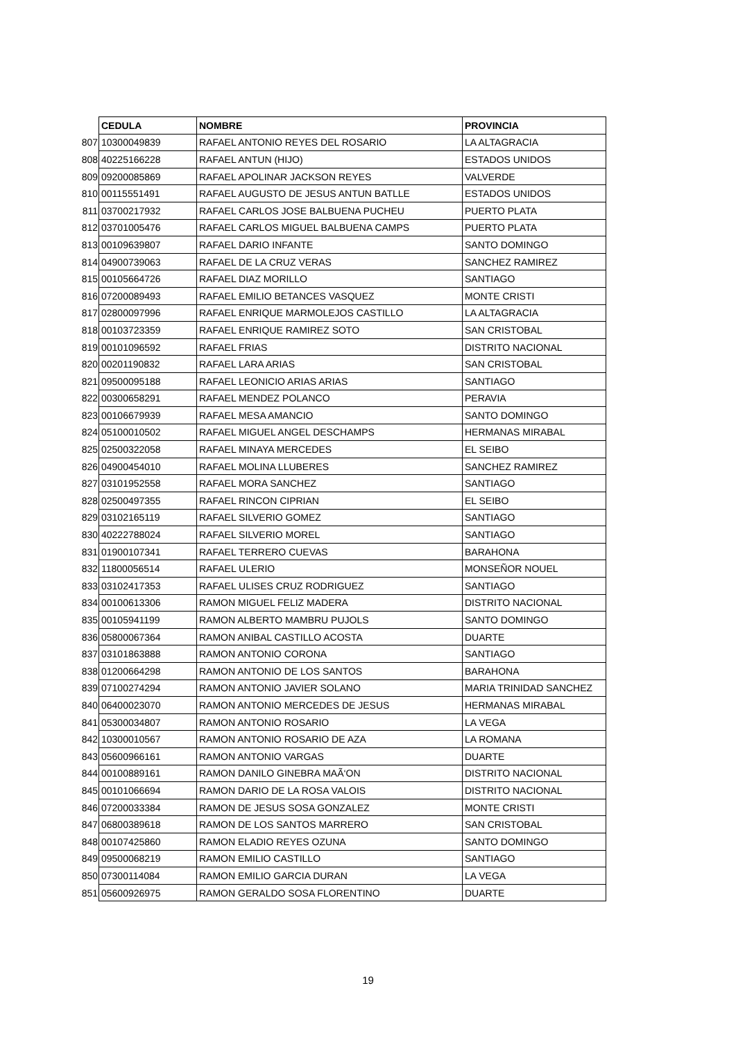| | CEDULA | NOMBRE | PROVINCIA |
| 807 | 10300049839 | RAFAEL ANTONIO REYES DEL ROSARIO | LA ALTAGRACIA |
| 808 | 40225166228 | RAFAEL ANTUN (HIJO) | ESTADOS UNIDOS |
| 809 | 09200085869 | RAFAEL APOLINAR JACKSON REYES | VALVERDE |
| 810 | 00115551491 | RAFAEL AUGUSTO DE JESUS ANTUN BATLLE | ESTADOS UNIDOS |
| 811 | 03700217932 | RAFAEL CARLOS JOSE BALBUENA PUCHEU | PUERTO PLATA |
| 812 | 03701005476 | RAFAEL CARLOS MIGUEL BALBUENA CAMPS | PUERTO PLATA |
| 813 | 00109639807 | RAFAEL DARIO INFANTE | SANTO DOMINGO |
| 814 | 04900739063 | RAFAEL DE LA CRUZ VERAS | SANCHEZ RAMIREZ |
| 815 | 00105664726 | RAFAEL DIAZ MORILLO | SANTIAGO |
| 816 | 07200089493 | RAFAEL EMILIO BETANCES VASQUEZ | MONTE CRISTI |
| 817 | 02800097996 | RAFAEL ENRIQUE MARMOLEJOS CASTILLO | LA ALTAGRACIA |
| 818 | 00103723359 | RAFAEL ENRIQUE RAMIREZ SOTO | SAN CRISTOBAL |
| 819 | 00101096592 | RAFAEL FRIAS | DISTRITO NACIONAL |
| 820 | 00201190832 | RAFAEL LARA ARIAS | SAN CRISTOBAL |
| 821 | 09500095188 | RAFAEL LEONICIO ARIAS ARIAS | SANTIAGO |
| 822 | 00300658291 | RAFAEL MENDEZ POLANCO | PERAVIA |
| 823 | 00106679939 | RAFAEL MESA AMANCIO | SANTO DOMINGO |
| 824 | 05100010502 | RAFAEL MIGUEL ANGEL DESCHAMPS | HERMANAS MIRABAL |
| 825 | 02500322058 | RAFAEL MINAYA MERCEDES | EL SEIBO |
| 826 | 04900454010 | RAFAEL MOLINA LLUBERES | SANCHEZ RAMIREZ |
| 827 | 03101952558 | RAFAEL MORA SANCHEZ | SANTIAGO |
| 828 | 02500497355 | RAFAEL RINCON CIPRIAN | EL SEIBO |
| 829 | 03102165119 | RAFAEL SILVERIO GOMEZ | SANTIAGO |
| 830 | 40222788024 | RAFAEL SILVERIO MOREL | SANTIAGO |
| 831 | 01900107341 | RAFAEL TERRERO CUEVAS | BARAHONA |
| 832 | 11800056514 | RAFAEL ULERIO | MONSEÑOR NOUEL |
| 833 | 03102417353 | RAFAEL ULISES CRUZ RODRIGUEZ | SANTIAGO |
| 834 | 00100613306 | RAMON MIGUEL FELIZ MADERA | DISTRITO NACIONAL |
| 835 | 00105941199 | RAMON ALBERTO MAMBRU PUJOLS | SANTO DOMINGO |
| 836 | 05800067364 | RAMON ANIBAL CASTILLO ACOSTA | DUARTE |
| 837 | 03101863888 | RAMON ANTONIO CORONA | SANTIAGO |
| 838 | 01200664298 | RAMON ANTONIO DE LOS SANTOS | BARAHONA |
| 839 | 07100274294 | RAMON ANTONIO JAVIER SOLANO | MARIA TRINIDAD SANCHEZ |
| 840 | 06400023070 | RAMON ANTONIO MERCEDES DE JESUS | HERMANAS MIRABAL |
| 841 | 05300034807 | RAMON ANTONIO ROSARIO | LA VEGA |
| 842 | 10300010567 | RAMON ANTONIO ROSARIO DE AZA | LA ROMANA |
| 843 | 05600966161 | RAMON ANTONIO VARGAS | DUARTE |
| 844 | 00100889161 | RAMON DANILO GINEBRA MAÃ‘ON | DISTRITO NACIONAL |
| 845 | 00101066694 | RAMON DARIO DE LA ROSA VALOIS | DISTRITO NACIONAL |
| 846 | 07200033384 | RAMON DE JESUS SOSA GONZALEZ | MONTE CRISTI |
| 847 | 06800389618 | RAMON DE LOS SANTOS MARRERO | SAN CRISTOBAL |
| 848 | 00107425860 | RAMON ELADIO REYES OZUNA | SANTO DOMINGO |
| 849 | 09500068219 | RAMON EMILIO CASTILLO | SANTIAGO |
| 850 | 07300114084 | RAMON EMILIO GARCIA DURAN | LA VEGA |
| 851 | 05600926975 | RAMON GERALDO SOSA FLORENTINO | DUARTE |
19